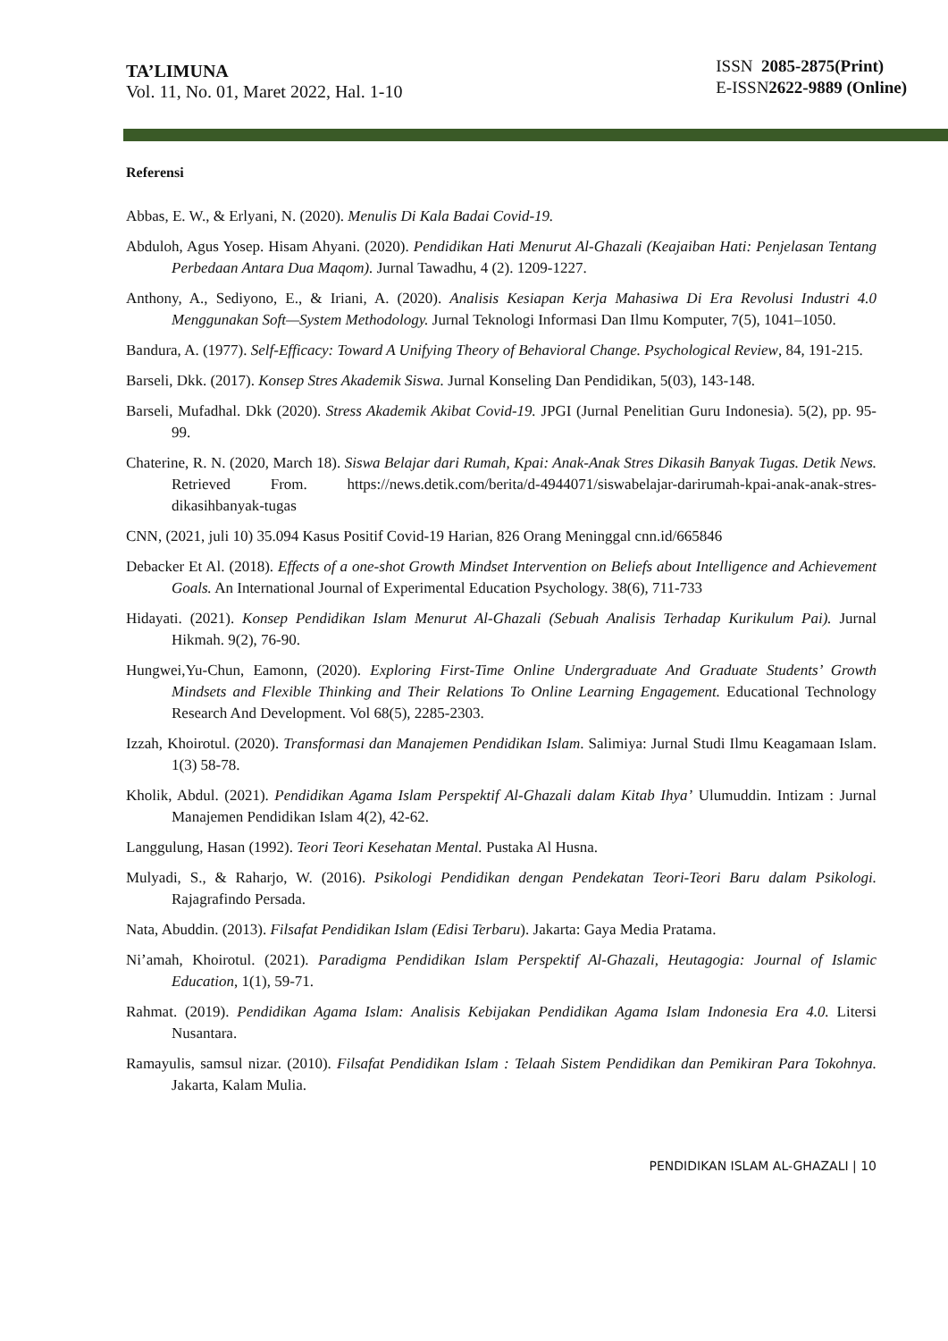TA’LIMUNA
Vol. 11, No. 01, Maret 2022, Hal. 1-10
ISSN 2085-2875(Print)
E-ISSN2622-9889 (Online)
Referensi
Abbas, E. W., & Erlyani, N. (2020). Menulis Di Kala Badai Covid-19.
Abduloh, Agus Yosep. Hisam Ahyani. (2020). Pendidikan Hati Menurut Al-Ghazali (Keajaiban Hati: Penjelasan Tentang Perbedaan Antara Dua Maqom). Jurnal Tawadhu, 4 (2). 1209-1227.
Anthony, A., Sediyono, E., & Iriani, A. (2020). Analisis Kesiapan Kerja Mahasiwa Di Era Revolusi Industri 4.0 Menggunakan Soft—System Methodology. Jurnal Teknologi Informasi Dan Ilmu Komputer, 7(5), 1041–1050.
Bandura, A. (1977). Self-Efficacy: Toward A Unifying Theory of Behavioral Change. Psychological Review, 84, 191-215.
Barseli, Dkk. (2017). Konsep Stres Akademik Siswa. Jurnal Konseling Dan Pendidikan, 5(03), 143-148.
Barseli, Mufadhal. Dkk (2020). Stress Akademik Akibat Covid-19. JPGI (Jurnal Penelitian Guru Indonesia). 5(2), pp. 95-99.
Chaterine, R. N. (2020, March 18). Siswa Belajar dari Rumah, Kpai: Anak-Anak Stres Dikasih Banyak Tugas. Detik News. Retrieved From. https://news.detik.com/berita/d-4944071/siswabelajar-darirumah-kpai-anak-anak-stres-dikasihbanyak-tugas
CNN, (2021, juli 10) 35.094 Kasus Positif Covid-19 Harian, 826 Orang Meninggal cnn.id/665846
Debacker Et Al. (2018). Effects of a one-shot Growth Mindset Intervention on Beliefs about Intelligence and Achievement Goals. An International Journal of Experimental Education Psychology. 38(6), 711-733
Hidayati. (2021). Konsep Pendidikan Islam Menurut Al-Ghazali (Sebuah Analisis Terhadap Kurikulum Pai). Jurnal Hikmah. 9(2), 76-90.
Hungwei,Yu-Chun, Eamonn, (2020). Exploring First-Time Online Undergraduate And Graduate Students’ Growth Mindsets and Flexible Thinking and Their Relations To Online Learning Engagement. Educational Technology Research And Development. Vol 68(5), 2285-2303.
Izzah, Khoirotul. (2020). Transformasi dan Manajemen Pendidikan Islam. Salimiya: Jurnal Studi Ilmu Keagamaan Islam. 1(3) 58-78.
Kholik, Abdul. (2021). Pendidikan Agama Islam Perspektif Al-Ghazali dalam Kitab Ihya’ Ulumuddin. Intizam : Jurnal Manajemen Pendidikan Islam 4(2), 42-62.
Langgulung, Hasan (1992). Teori Teori Kesehatan Mental. Pustaka Al Husna.
Mulyadi, S., & Raharjo, W. (2016). Psikologi Pendidikan dengan Pendekatan Teori-Teori Baru dalam Psikologi. Rajagrafindo Persada.
Nata, Abuddin. (2013). Filsafat Pendidikan Islam (Edisi Terbaru). Jakarta: Gaya Media Pratama.
Ni’amah, Khoirotul. (2021). Paradigma Pendidikan Islam Perspektif Al-Ghazali, Heutagogia: Journal of Islamic Education, 1(1), 59-71.
Rahmat. (2019). Pendidikan Agama Islam: Analisis Kebijakan Pendidikan Agama Islam Indonesia Era 4.0. Litersi Nusantara.
Ramayulis, samsul nizar. (2010). Filsafat Pendidikan Islam : Telaah Sistem Pendidikan dan Pemikiran Para Tokohnya. Jakarta, Kalam Mulia.
PENDIDIKAN ISLAM AL-GHAZALI | 10